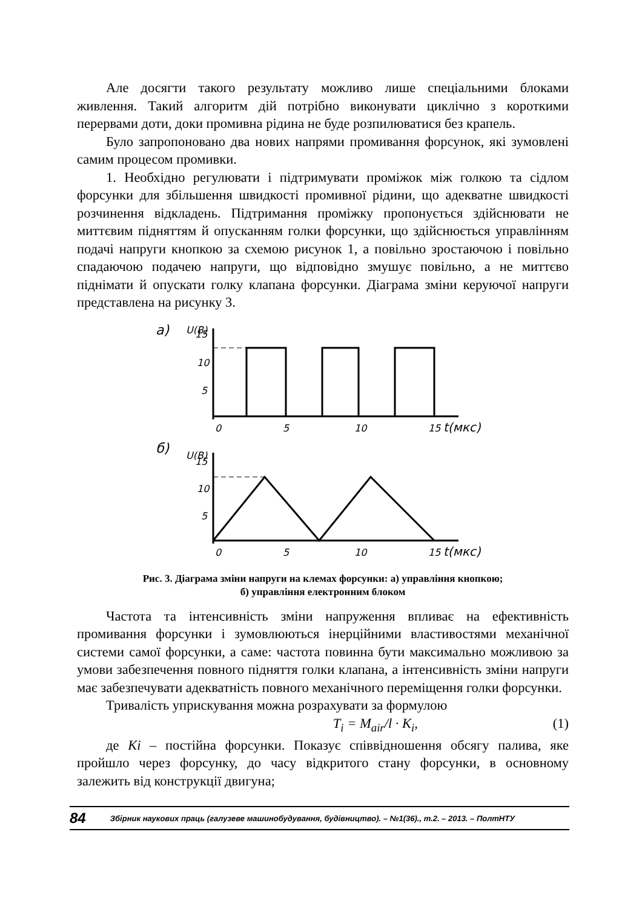Але досягти такого результату можливо лише спеціальними блоками живлення. Такий алгоритм дій потрібно виконувати циклічно з короткими перервами доти, доки промивна рідина не буде розпилюватися без крапель.
Було запропоновано два нових напрями промивання форсунок, які зумовлені самим процесом промивки.
1. Необхідно регулювати і підтримувати проміжок між голкою та сідлом форсунки для збільшення швидкості промивної рідини, що адекватне швидкості розчинення відкладень. Підтримання проміжку пропонується здійснювати не миттєвим підняттям й опусканням голки форсунки, що здійснюється управлінням подачі напруги кнопкою за схемою рисунок 1, а повільно зростаючою і повільно спадаючою подачею напруги, що відповідно змушує повільно, а не миттєво піднімати й опускати голку клапана форсунки. Діаграма зміни керуючої напруги представлена на рисунку 3.
а)
U(B)
15
10
5
0
5
10
15
t(мкс)
б)
U(B)
15
10
5
0
5
10
15
t(мкс)
Рис. 3. Діаграма зміни напруги на клемах форсунки: а) управління кнопкою;
б) управління електронним блоком
Частота та інтенсивність зміни напруження впливає на ефективність промивання форсунки і зумовлюються інерційними властивостями механічної системи самої форсунки, а саме: частота повинна бути максимально можливою за умови забезпечення повного підняття голки клапана, а інтенсивність зміни напруги має забезпечувати адекватність повного механічного переміщення голки форсунки.
Тривалість уприскування можна розрахувати за формулою
T<sub>i</sub> = M<sub>air</sub>/l · K<sub>i</sub>, (1)
де Ki – постійна форсунки. Показує співвідношення обсягу палива, яке пройшло через форсунку, до часу відкритого стану форсунки, в основному залежить від конструкції двигуна;
84 Збірник наукових праць (галузеве машинобудування, будівництво). – №1(36)., т.2. – 2013. – ПолтНТУ